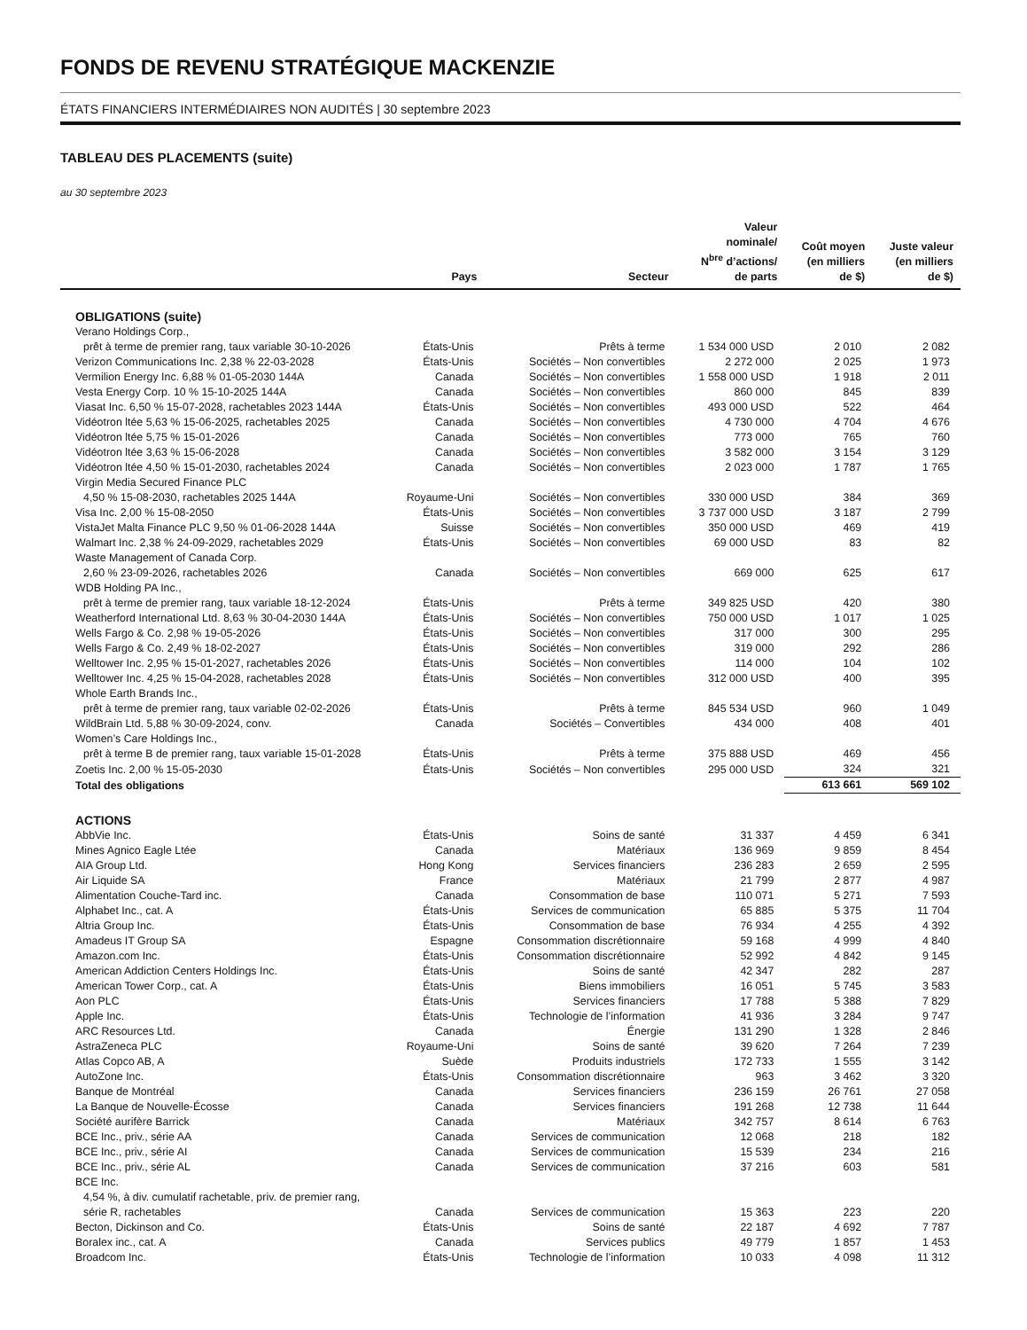FONDS DE REVENU STRATÉGIQUE MACKENZIE
ÉTATS FINANCIERS INTERMÉDIAIRES NON AUDITÉS | 30 septembre 2023
TABLEAU DES PLACEMENTS (suite)
au 30 septembre 2023
| | Pays | Secteur | Valeur nominale/ N<sup>bre</sup> d’actions/ de parts | Coût moyen (en milliers de $) | Juste valeur (en milliers de $) |
| --- | --- | --- | --- | --- | --- |
| OBLIGATIONS (suite) | | | | | |
| Verano Holdings Corp., | | | | | |
| prêt à terme de premier rang, taux variable 30-10-2026 | États-Unis | Prêts à terme | 1 534 000 USD | 2 010 | 2 082 |
| Verizon Communications Inc. 2,38 % 22-03-2028 | États-Unis | Sociétés – Non convertibles | 2 272 000 | 2 025 | 1 973 |
| Vermilion Energy Inc. 6,88 % 01-05-2030 144A | Canada | Sociétés – Non convertibles | 1 558 000 USD | 1 918 | 2 011 |
| Vesta Energy Corp. 10 % 15-10-2025 144A | Canada | Sociétés – Non convertibles | 860 000 | 845 | 839 |
| Viasat Inc. 6,50 % 15-07-2028, rachetables 2023 144A | États-Unis | Sociétés – Non convertibles | 493 000 USD | 522 | 464 |
| Vidéotron ltée 5,63 % 15-06-2025, rachetables 2025 | Canada | Sociétés – Non convertibles | 4 730 000 | 4 704 | 4 676 |
| Vidéotron ltée 5,75 % 15-01-2026 | Canada | Sociétés – Non convertibles | 773 000 | 765 | 760 |
| Vidéotron ltée 3,63 % 15-06-2028 | Canada | Sociétés – Non convertibles | 3 582 000 | 3 154 | 3 129 |
| Vidéotron ltée 4,50 % 15-01-2030, rachetables 2024 | Canada | Sociétés – Non convertibles | 2 023 000 | 1 787 | 1 765 |
| Virgin Media Secured Finance PLC | | | | | |
| 4,50 % 15-08-2030, rachetables 2025 144A | Royaume-Uni | Sociétés – Non convertibles | 330 000 USD | 384 | 369 |
| Visa Inc. 2,00 % 15-08-2050 | États-Unis | Sociétés – Non convertibles | 3 737 000 USD | 3 187 | 2 799 |
| VistaJet Malta Finance PLC 9,50 % 01-06-2028 144A | Suisse | Sociétés – Non convertibles | 350 000 USD | 469 | 419 |
| Walmart Inc. 2,38 % 24-09-2029, rachetables 2029 | États-Unis | Sociétés – Non convertibles | 69 000 USD | 83 | 82 |
| Waste Management of Canada Corp. | | | | | |
| 2,60 % 23-09-2026, rachetables 2026 | Canada | Sociétés – Non convertibles | 669 000 | 625 | 617 |
| WDB Holding PA Inc., | | | | | |
| prêt à terme de premier rang, taux variable 18-12-2024 | États-Unis | Prêts à terme | 349 825 USD | 420 | 380 |
| Weatherford International Ltd. 8,63 % 30-04-2030 144A | États-Unis | Sociétés – Non convertibles | 750 000 USD | 1 017 | 1 025 |
| Wells Fargo & Co. 2,98 % 19-05-2026 | États-Unis | Sociétés – Non convertibles | 317 000 | 300 | 295 |
| Wells Fargo & Co. 2,49 % 18-02-2027 | États-Unis | Sociétés – Non convertibles | 319 000 | 292 | 286 |
| Welltower Inc. 2,95 % 15-01-2027, rachetables 2026 | États-Unis | Sociétés – Non convertibles | 114 000 | 104 | 102 |
| Welltower Inc. 4,25 % 15-04-2028, rachetables 2028 | États-Unis | Sociétés – Non convertibles | 312 000 USD | 400 | 395 |
| Whole Earth Brands Inc., | | | | | |
| prêt à terme de premier rang, taux variable 02-02-2026 | États-Unis | Prêts à terme | 845 534 USD | 960 | 1 049 |
| WildBrain Ltd. 5,88 % 30-09-2024, conv. | Canada | Sociétés – Convertibles | 434 000 | 408 | 401 |
| Women’s Care Holdings Inc., | | | | | |
| prêt à terme B de premier rang, taux variable 15-01-2028 | États-Unis | Prêts à terme | 375 888 USD | 469 | 456 |
| Zoetis Inc. 2,00 % 15-05-2030 | États-Unis | Sociétés – Non convertibles | 295 000 USD | 324 | 321 |
| Total des obligations | | | | 613 661 | 569 102 |
| ACTIONS | | | | | |
| AbbVie Inc. | États-Unis | Soins de santé | 31 337 | 4 459 | 6 341 |
| Mines Agnico Eagle Ltée | Canada | Matériaux | 136 969 | 9 859 | 8 454 |
| AIA Group Ltd. | Hong Kong | Services financiers | 236 283 | 2 659 | 2 595 |
| Air Liquide SA | France | Matériaux | 21 799 | 2 877 | 4 987 |
| Alimentation Couche-Tard inc. | Canada | Consommation de base | 110 071 | 5 271 | 7 593 |
| Alphabet Inc., cat. A | États-Unis | Services de communication | 65 885 | 5 375 | 11 704 |
| Altria Group Inc. | États-Unis | Consommation de base | 76 934 | 4 255 | 4 392 |
| Amadeus IT Group SA | Espagne | Consommation discrétionnaire | 59 168 | 4 999 | 4 840 |
| Amazon.com Inc. | États-Unis | Consommation discrétionnaire | 52 992 | 4 842 | 9 145 |
| American Addiction Centers Holdings Inc. | États-Unis | Soins de santé | 42 347 | 282 | 287 |
| American Tower Corp., cat. A | États-Unis | Biens immobiliers | 16 051 | 5 745 | 3 583 |
| Aon PLC | États-Unis | Services financiers | 17 788 | 5 388 | 7 829 |
| Apple Inc. | États-Unis | Technologie de l’information | 41 936 | 3 284 | 9 747 |
| ARC Resources Ltd. | Canada | Énergie | 131 290 | 1 328 | 2 846 |
| AstraZeneca PLC | Royaume-Uni | Soins de santé | 39 620 | 7 264 | 7 239 |
| Atlas Copco AB, A | Suède | Produits industriels | 172 733 | 1 555 | 3 142 |
| AutoZone Inc. | États-Unis | Consommation discrétionnaire | 963 | 3 462 | 3 320 |
| Banque de Montréal | Canada | Services financiers | 236 159 | 26 761 | 27 058 |
| La Banque de Nouvelle-Écosse | Canada | Services financiers | 191 268 | 12 738 | 11 644 |
| Société aurifère Barrick | Canada | Matériaux | 342 757 | 8 614 | 6 763 |
| BCE Inc., priv., série AA | Canada | Services de communication | 12 068 | 218 | 182 |
| BCE Inc., priv., série AI | Canada | Services de communication | 15 539 | 234 | 216 |
| BCE Inc., priv., série AL | Canada | Services de communication | 37 216 | 603 | 581 |
| BCE Inc. | | | | | |
| 4,54 %, à div. cumulatif rachetable, priv. de premier rang, | | | | | |
| série R, rachetables | Canada | Services de communication | 15 363 | 223 | 220 |
| Becton, Dickinson and Co. | États-Unis | Soins de santé | 22 187 | 4 692 | 7 787 |
| Boralex inc., cat. A | Canada | Services publics | 49 779 | 1 857 | 1 453 |
| Broadcom Inc. | États-Unis | Technologie de l’information | 10 033 | 4 098 | 11 312 |